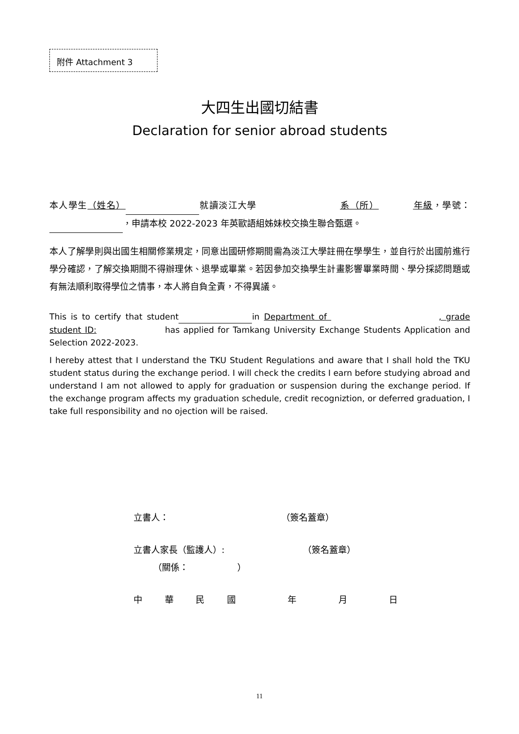附件 Attachment 3
大四生出國切結書
Declaration for senior abroad students
本人學生（姓名） 就讀淡江大學 系（所） 年級，學號： ，申請本校 2022-2023 年英歐語組姊妹校交換生聯合甄選。
本人了解學則與出國生相關修業規定，同意出國研修期間需為淡江大學註冊在學學生，並自行於出國前進行學分確認，了解交換期間不得辦理休、退學或畢業。若因參加交換學生計畫影響畢業時間、學分採認問題或有無法順利取得學位之情事，本人將自負全責，不得異議。
This is to certify that student in Department of , grade student ID: has applied for Tamkang University Exchange Students Application and Selection 2022-2023.
I hereby attest that I understand the TKU Student Regulations and aware that I shall hold the TKU student status during the exchange period. I will check the credits I earn before studying abroad and understand I am not allowed to apply for graduation or suspension during the exchange period. If the exchange program affects my graduation schedule, credit recogniztion, or deferred graduation, I take full responsibility and no ojection will be raised.
立書人： （簽名蓋章）
立書人家長（監護人）: （簽名蓋章）
（關係： ）
中 華 民 國 年 月 日
11